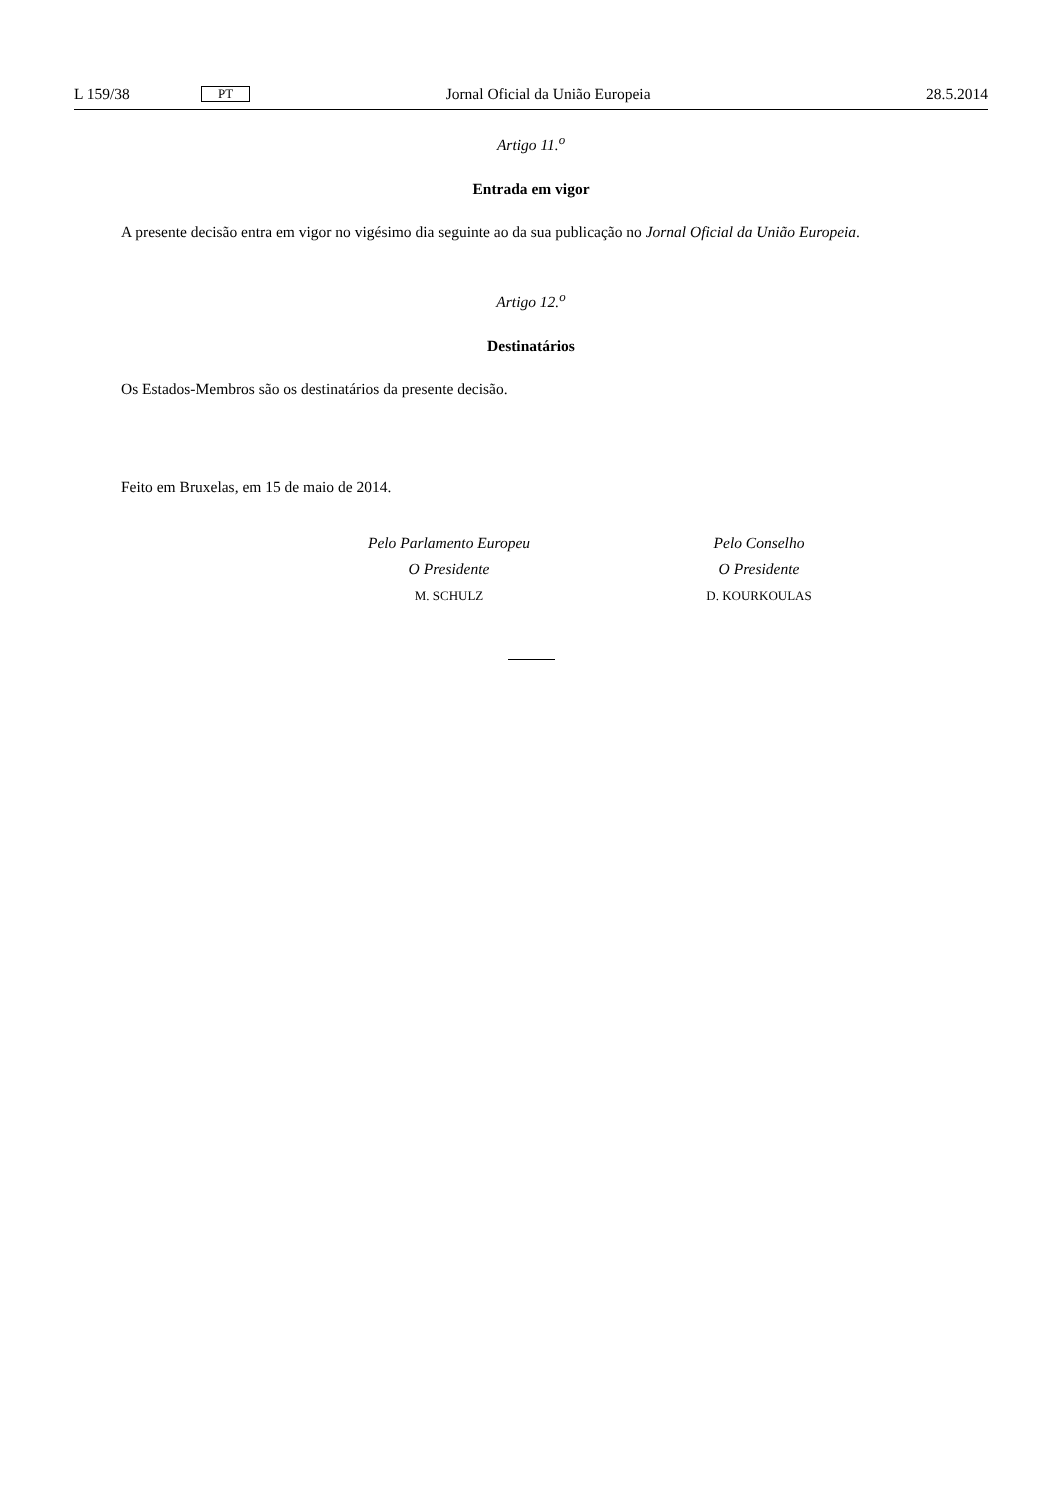L 159/38 PT Jornal Oficial da União Europeia 28.5.2014
Artigo 11.<sup>o</sup>
Entrada em vigor
A presente decisão entra em vigor no vigésimo dia seguinte ao da sua publicação no Jornal Oficial da União Europeia.
Artigo 12.<sup>o</sup>
Destinatários
Os Estados-Membros são os destinatários da presente decisão.
Feito em Bruxelas, em 15 de maio de 2014.
Pelo Parlamento Europeu
O Presidente
M. SCHULZ
Pelo Conselho
O Presidente
D. KOURKOULAS